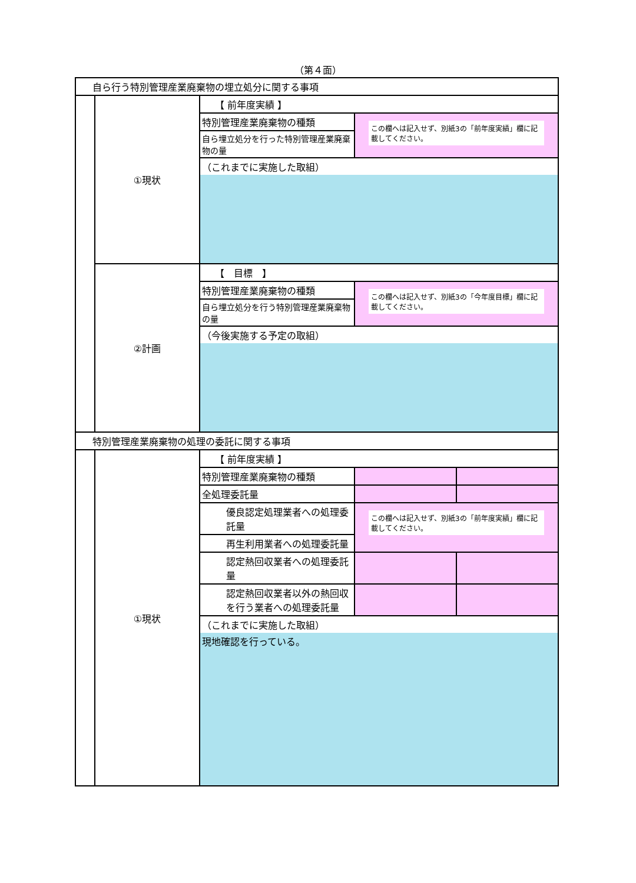（第４面）
| 自ら行う特別管理産業廃棄物の埋立処分に関する事項 | | | | |
| | ①現状 | 【 前年度実績 】 | | |
| | | 特別管理産業廃棄物の種類 | この欄へは記入せず、別紙3の「前年度実績」欄に記載してください。 | |
| | | 自ら埋立処分を行った特別管理産業廃棄物の量 | | |
| | | （これまでに実施した取組） | | |
| | ②計画 | 【 目標 】 | | |
| | | 特別管理産業廃棄物の種類 | この欄へは記入せず、別紙3の「今年度目標」欄に記載してください。 | |
| | | 自ら埋立処分を行う特別管理産業廃棄物の量 | | |
| | | （今後実施する予定の取組） | | |
| 特別管理産業廃棄物の処理の委託に関する事項 | | | | |
| | ①現状 | 【 前年度実績 】 | | |
| | | 特別管理産業廃棄物の種類 | | |
| | | 全処理委託量 | | |
| | | 優良認定処理業者への処理委託量 | この欄へは記入せず、別紙3の「前年度実績」欄に記載してください。 | |
| | | 再生利用業者への処理委託量 | | |
| | | 認定熱回収業者への処理委託量 | | |
| | | 認定熱回収業者以外の熱回収を行う業者への処理委託量 | | |
| | | （これまでに実施した取組） 現地確認を行っている。 | | |